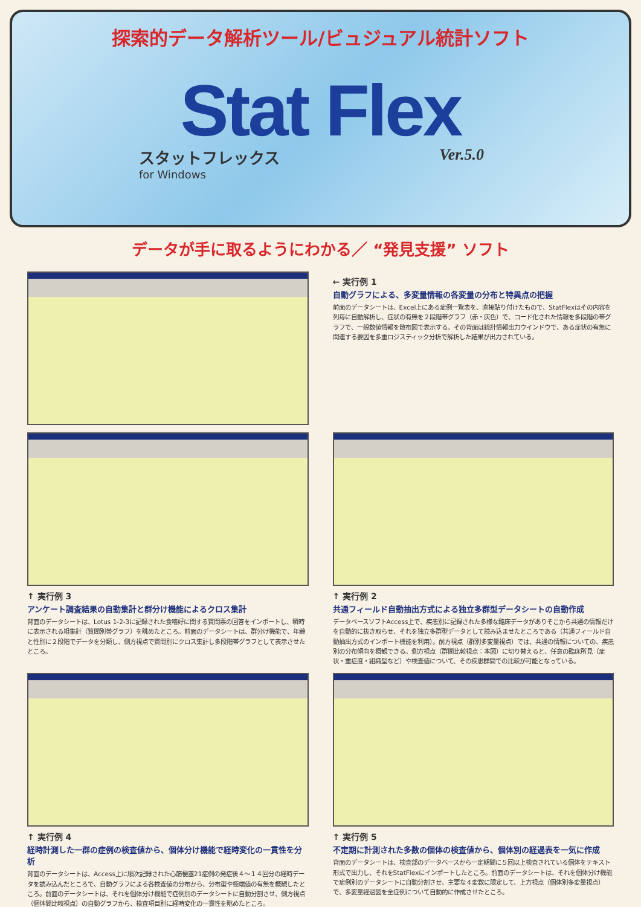探索的データ解析ツール/ビュジュアル統計ソフト
Stat Flex
スタットフレックス
for Windows
Ver.5.0
データが手に取るようにわかる／ “発見支援” ソフト
← 実行例 1
自動グラフによる、多変量情報の各変量の分布と特異点の把握
前面のデータシートは、Excel上にある症例一覧表を、直接貼り付けたもので、StatFlexはその内容を列毎に自動解析し、症状の有無を２段階帯グラフ（赤・灰色）で、コード化された情報を多段階の帯グラフで、一般数値情報を散布図で表示する。その背面は統計情報出力ウインドウで、ある症状の有無に関連する要因を多重ロジスティック分析で解析した結果が出力されている。
↑ 実行例 3
アンケート調査結果の自動集計と群分け機能によるクロス集計
背面のデータシートは、Lotus 1-2-3に記録された食嗜好に関する質問票の回答をインポートし、瞬時に表示される粗集計（質問別帯グラフ）を眺めたところ。前面のデータシートは、群分け機能で、年齢と性別に２段階でデータを分類し、側方視点で質問別にクロス集計し多段階帯グラフとして表示させたところ。
↑ 実行例 2
共通フィールド自動抽出方式による独立多群型データシートの自動作成
データベースソフトAccess上で、疾患別に記録された多様な臨床データがありそこから共通の情報だけを自動的に抜き取らせ、それを独立多群型データとして読み込ませたところである（共通フィールド自動抽出方式のインポート機能を利用）。前方視点（群別多変量視点）では、共通の情報についての、疾患別の分布傾向を概観できる。側方視点（群間比較視点：本図）に切り替えると、任意の臨床所見（症状・重症度・組織型など）や検査値について、その疾患群間での比較が可能となっている。
↑ 実行例 4
経時計測した一群の症例の検査値から、個体分け機能で経時変化の一貫性を分析
背面のデータシートは、Access上に順次記録された心筋梗塞21症例の発症後４～１４回分の経時データを読み込んだところで、自動グラフによる各検査値の分布から、分布型や極端値の有無を概観したところ。前面のデータシートは、それを個体分け機能で症例別のデータシートに自動分割させ、側方視点（個体間比較視点）の自動グラフから、検査項目別に経時変化の一貫性を眺めたところ。
↑ 実行例 5
不定期に計測された多数の個体の検査値から、個体別の経過表を一気に作成
背面のデータシートは、検査部のデータベースから一定期間に５回以上検査されている個体をテキスト形式で出力し、それをStatFlexにインポートしたところ。前面のデータシートは、それを個体分け機能で症例別のデータシートに自動分割させ、主要な４変数に限定して、上方視点（個体別多変量視点）で、多変量経過図を全症例について自動的に作成させたところ。